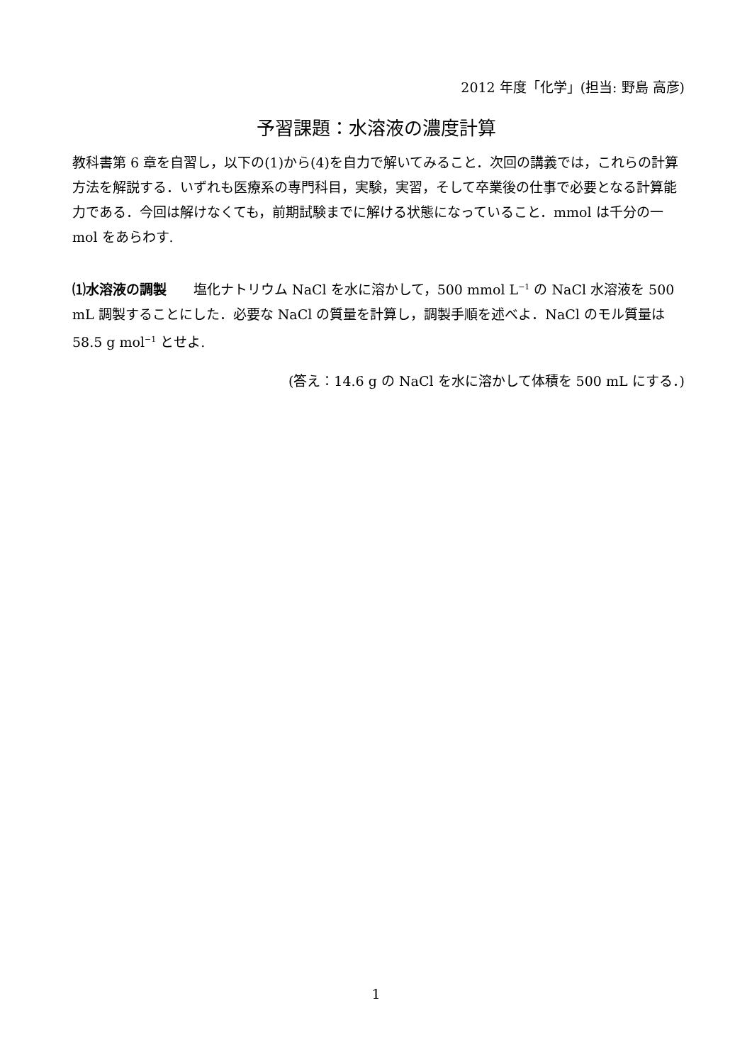2012 年度「化学」(担当: 野島 高彦)
予習課題：水溶液の濃度計算
教科書第 6 章を自習し，以下の(1)から(4)を自力で解いてみること．次回の講義では，これらの計算方法を解説する．いずれも医療系の専門科目，実験，実習，そして卒業後の仕事で必要となる計算能力である．今回は解けなくても，前期試験までに解ける状態になっていること．mmol は千分の一 mol をあらわす.
⑴水溶液の調製　　塩化ナトリウム NaCl を水に溶かして，500 mmol L<sup>−1</sup> の NaCl 水溶液を 500 mL 調製することにした．必要な NaCl の質量を計算し，調製手順を述べよ．NaCl のモル質量は 58.5 g mol<sup>−1</sup> とせよ.
(答え：14.6 g の NaCl を水に溶かして体積を 500 mL にする．)
1